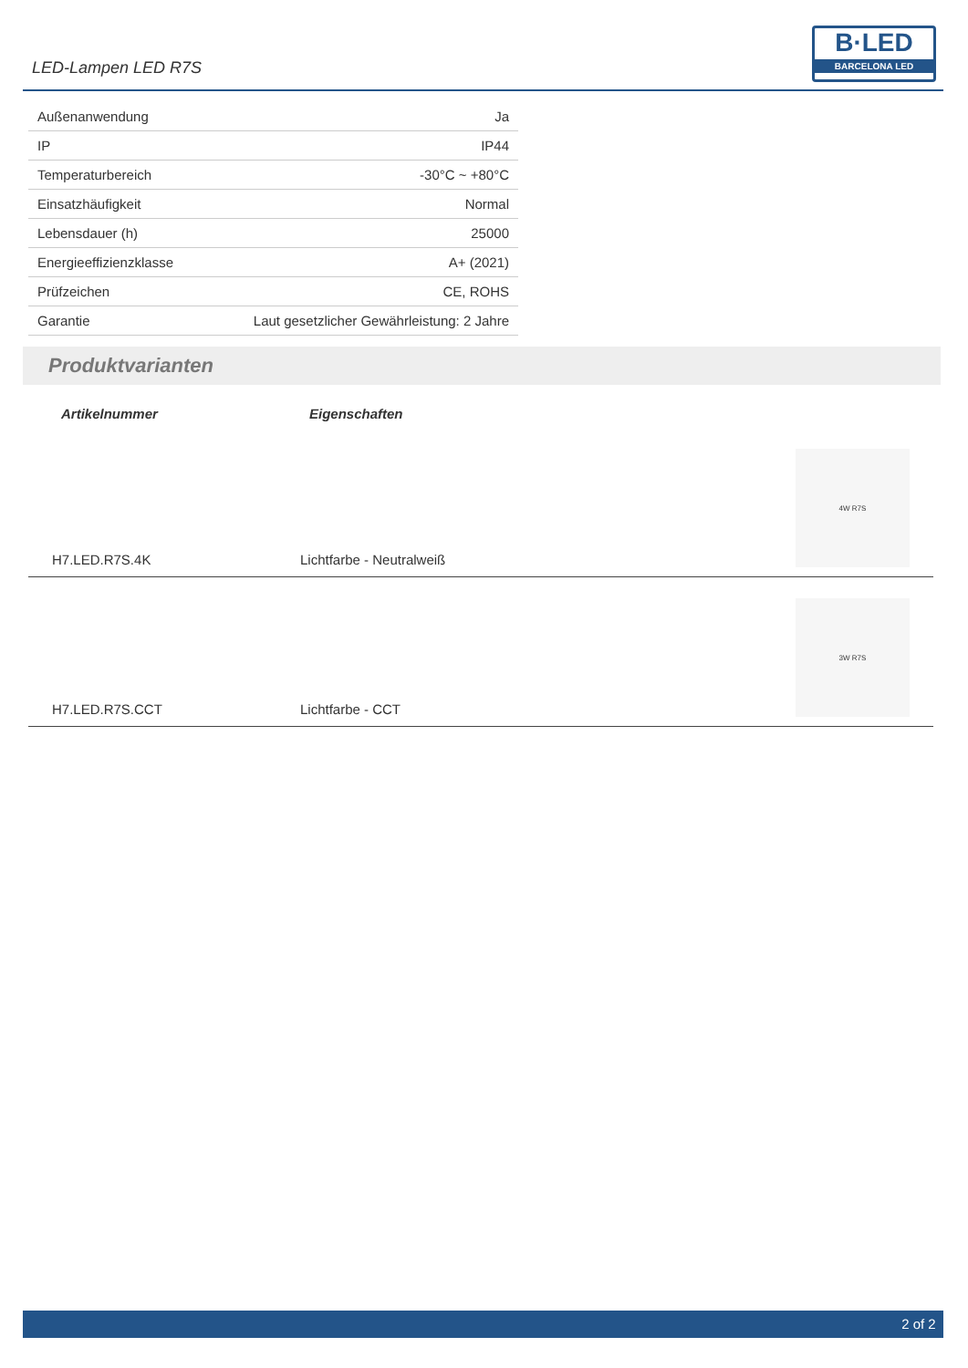LED-Lampen LED R7S
B·LED
BARCELONA LED
| Außenanwendung | Ja |
| IP | IP44 |
| Temperaturbereich | -30°C ~ +80°C |
| Einsatzhäufigkeit | Normal |
| Lebensdauer (h) | 25000 |
| Energieeffizienzklasse | A+ (2021) |
| Prüfzeichen | CE, ROHS |
| Garantie | Laut gesetzlicher Gewährleistung: 2 Jahre |
Produktvarianten
| Artikelnummer | Eigenschaften | |
| --- | --- | --- |
| H7.LED.R7S.4K | Lichtfarbe - Neutralweiß | 4W R7S |
| H7.LED.R7S.CCT | Lichtfarbe - CCT | 3W R7S |
2 of 2